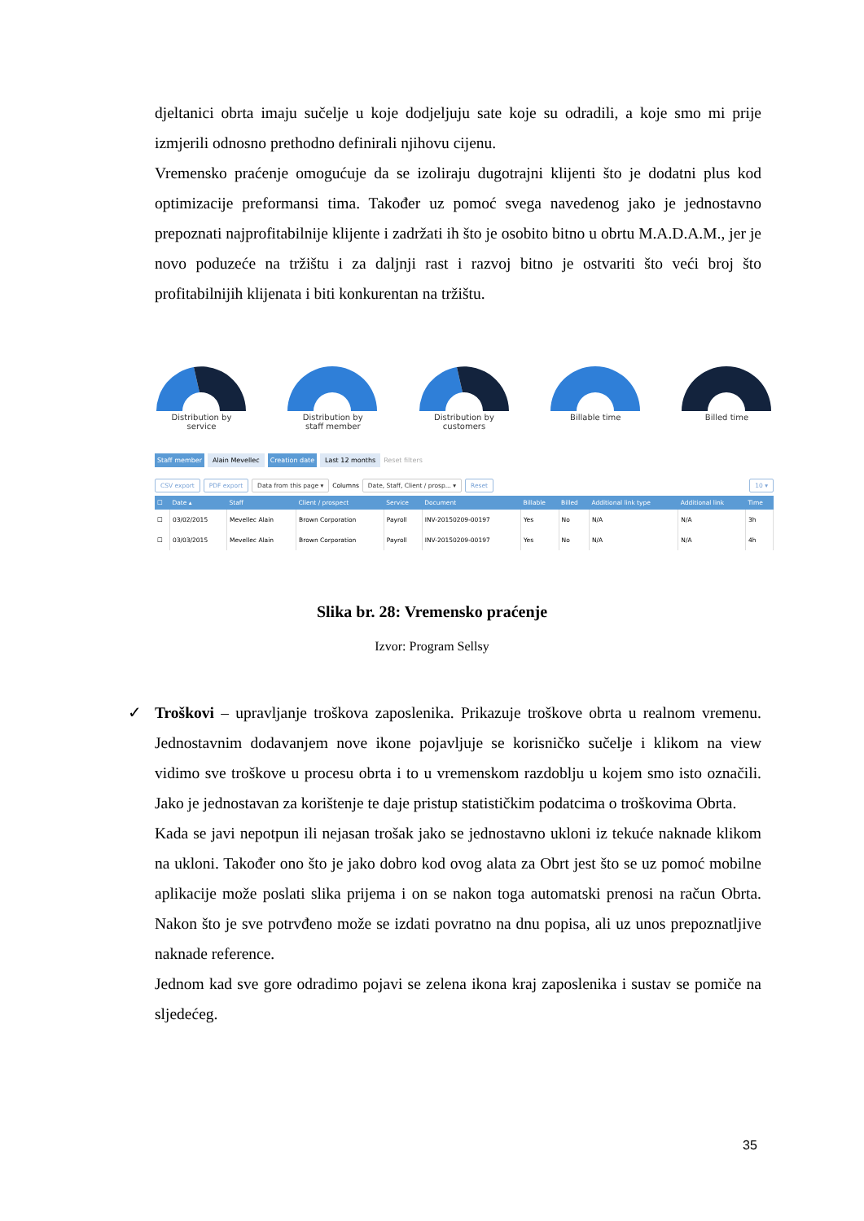djeltanici obrta imaju sučelje u koje dodjeljuju sate koje su odradili, a koje smo mi prije izmjerili odnosno prethodno definirali njihovu cijenu.
Vremensko praćenje omogućuje da se izoliraju dugotrajni klijenti što je dodatni plus kod optimizacije preformansi tima. Također uz pomoć svega navedenog jako je jednostavno prepoznati najprofitabilnije klijente i zadržati ih što je osobito bitno u obrtu M.A.D.A.M., jer je novo poduzeće na tržištu i za daljnji rast i razvoj bitno je ostvariti što veći broj što profitabilnijih klijenata i biti konkurentan na tržištu.
Distribution by
service
Distribution by
staff member
Distribution by
customers
Billable time
Billed time
Staff member Alain Mevellec Creation date Last 12 months Reset filters
CSV export PDF export Data from this page ▾ Columns Date, Staff, Client / prosp... ▾ Reset 10 ▾
| ☐ | Date ▴ | Staff | Client / prospect | Service | Document | Billable | Billed | Additional link type | Additional link | Time |
| --- | --- | --- | --- | --- | --- | --- | --- | --- | --- | --- |
| ☐ | 03/02/2015 | Mevellec Alain | Brown Corporation | Payroll | INV-20150209-00197 | Yes | No | N/A | N/A | 3h |
| ☐ | 03/03/2015 | Mevellec Alain | Brown Corporation | Payroll | INV-20150209-00197 | Yes | No | N/A | N/A | 4h |
Slika br. 28: Vremensko praćenje
Izvor: Program Sellsy
✓ Troškovi – upravljanje troškova zaposlenika. Prikazuje troškove obrta u realnom vremenu. Jednostavnim dodavanjem nove ikone pojavljuje se korisničko sučelje i klikom na view vidimo sve troškove u procesu obrta i to u vremenskom razdoblju u kojem smo isto označili. Jako je jednostavan za korištenje te daje pristup statističkim podatcima o troškovima Obrta.
Kada se javi nepotpun ili nejasan trošak jako se jednostavno ukloni iz tekuće naknade klikom na ukloni. Također ono što je jako dobro kod ovog alata za Obrt jest što se uz pomoć mobilne aplikacije može poslati slika prijema i on se nakon toga automatski prenosi na račun Obrta. Nakon što je sve potrvđeno može se izdati povratno na dnu popisa, ali uz unos prepoznatljive naknade reference.
Jednom kad sve gore odradimo pojavi se zelena ikona kraj zaposlenika i sustav se pomiče na sljedećeg.
35